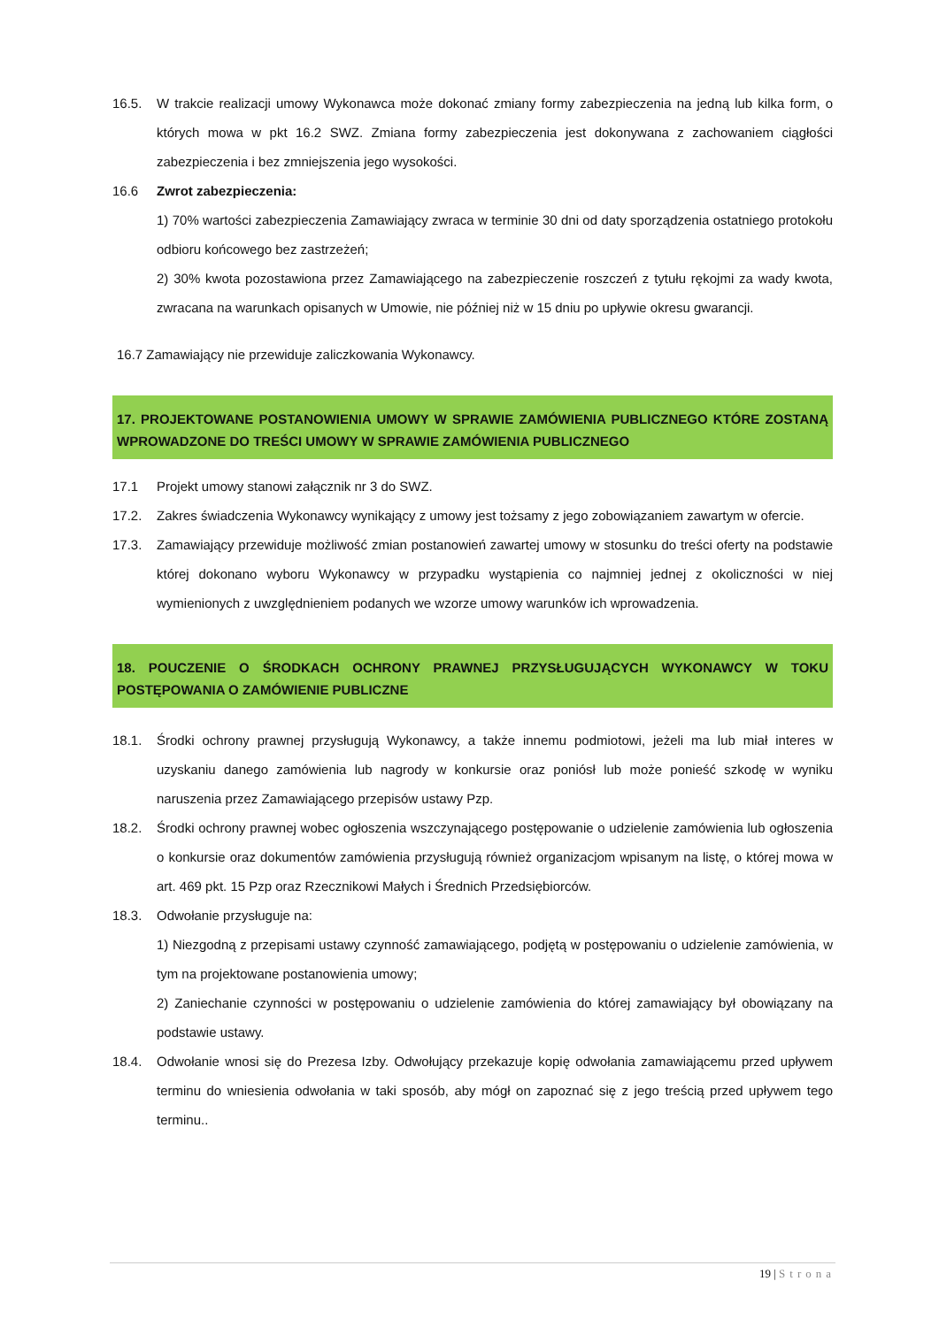16.5. W trakcie realizacji umowy Wykonawca może dokonać zmiany formy zabezpieczenia na jedną lub kilka form, o których mowa w pkt 16.2 SWZ. Zmiana formy zabezpieczenia jest dokonywana z zachowaniem ciągłości zabezpieczenia i bez zmniejszenia jego wysokości.
16.6 Zwrot zabezpieczenia:
1) 70% wartości zabezpieczenia Zamawiający zwraca w terminie 30 dni od daty sporządzenia ostatniego protokołu odbioru końcowego bez zastrzeżeń;
2) 30% kwota pozostawiona przez Zamawiającego na zabezpieczenie roszczeń z tytułu rękojmi za wady kwota, zwracana na warunkach opisanych w Umowie, nie później niż w 15 dniu po upływie okresu gwarancji.
16.7 Zamawiający nie przewiduje zaliczkowania Wykonawcy.
17. PROJEKTOWANE POSTANOWIENIA UMOWY W SPRAWIE ZAMÓWIENIA PUBLICZNEGO KTÓRE ZOSTANĄ WPROWADZONE DO TREŚCI UMOWY W SPRAWIE ZAMÓWIENIA PUBLICZNEGO
17.1 Projekt umowy stanowi załącznik nr 3 do SWZ.
17.2. Zakres świadczenia Wykonawcy wynikający z umowy jest tożsamy z jego zobowiązaniem zawartym w ofercie.
17.3. Zamawiający przewiduje możliwość zmian postanowień zawartej umowy w stosunku do treści oferty na podstawie której dokonano wyboru Wykonawcy w przypadku wystąpienia co najmniej jednej z okoliczności w niej wymienionych z uwzględnieniem podanych we wzorze umowy warunków ich wprowadzenia.
18. POUCZENIE O ŚRODKACH OCHRONY PRAWNEJ PRZYSŁUGUJĄCYCH WYKONAWCY W TOKU POSTĘPOWANIA O ZAMÓWIENIE PUBLICZNE
18.1. Środki ochrony prawnej przysługują Wykonawcy, a także innemu podmiotowi, jeżeli ma lub miał interes w uzyskaniu danego zamówienia lub nagrody w konkursie oraz poniósł lub może ponieść szkodę w wyniku naruszenia przez Zamawiającego przepisów ustawy Pzp.
18.2. Środki ochrony prawnej wobec ogłoszenia wszczynającego postępowanie o udzielenie zamówienia lub ogłoszenia o konkursie oraz dokumentów zamówienia przysługują również organizacjom wpisanym na listę, o której mowa w art. 469 pkt. 15 Pzp oraz Rzecznikowi Małych i Średnich Przedsiębiorców.
18.3. Odwołanie przysługuje na:
1) Niezgodną z przepisami ustawy czynność zamawiającego, podjętą w postępowaniu o udzielenie zamówienia, w tym na projektowane postanowienia umowy;
2) Zaniechanie czynności w postępowaniu o udzielenie zamówienia do której zamawiający był obowiązany na podstawie ustawy.
18.4. Odwołanie wnosi się do Prezesa Izby. Odwołujący przekazuje kopię odwołania zamawiającemu przed upływem terminu do wniesienia odwołania w taki sposób, aby mógł on zapoznać się z jego treścią przed upływem tego terminu..
19 | Strona